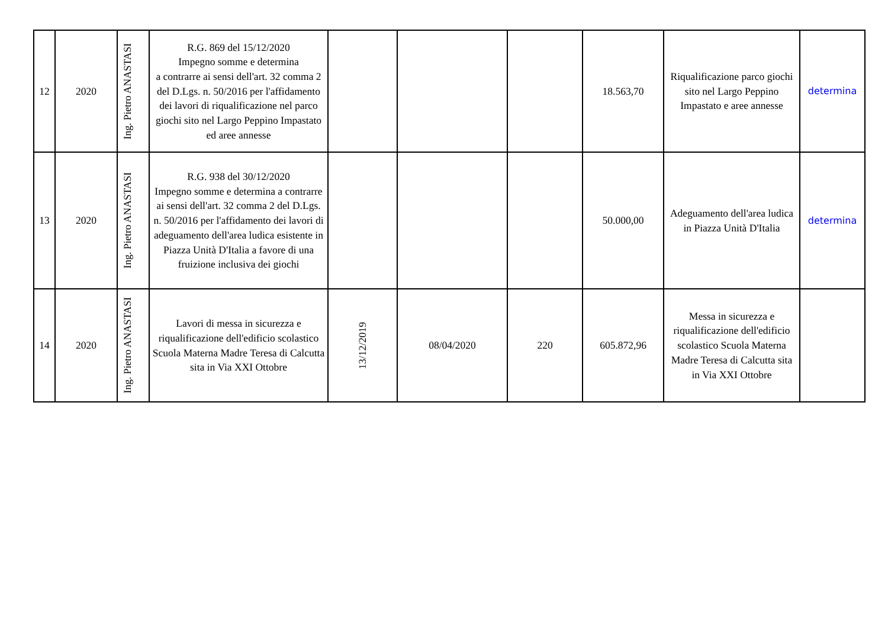| 12 | 2020 | Ing. Pietro ANASTASI | R.G. 869 del 15/12/2020 Impegno somme e determina a contrarre ai sensi dell'art. 32 comma 2 del D.Lgs. n. 50/2016 per l'affidamento dei lavori di riqualificazione nel parco giochi sito nel Largo Peppino Impastato ed aree annesse | | | | 18.563,70 | Riqualificazione parco giochi sito nel Largo Peppino Impastato e aree annesse | determina |
| 13 | 2020 | Ing. Pietro ANASTASI | R.G. 938 del 30/12/2020 Impegno somme e determina a contrarre ai sensi dell'art. 32 comma 2 del D.Lgs. n. 50/2016 per l'affidamento dei lavori di adeguamento dell'area ludica esistente in Piazza Unità D'Italia a favore di una fruizione inclusiva dei giochi | | | | 50.000,00 | Adeguamento dell'area ludica in Piazza Unità D'Italia | determina |
| 14 | 2020 | Ing. Pietro ANASTASI | Lavori di messa in sicurezza e riqualificazione dell'edificio scolastico Scuola Materna Madre Teresa di Calcutta sita in Via XXI Ottobre | 13/12/2019 | 08/04/2020 | 220 | 605.872,96 | Messa in sicurezza e riqualificazione dell'edificio scolastico Scuola Materna Madre Teresa di Calcutta sita in Via XXI Ottobre | |